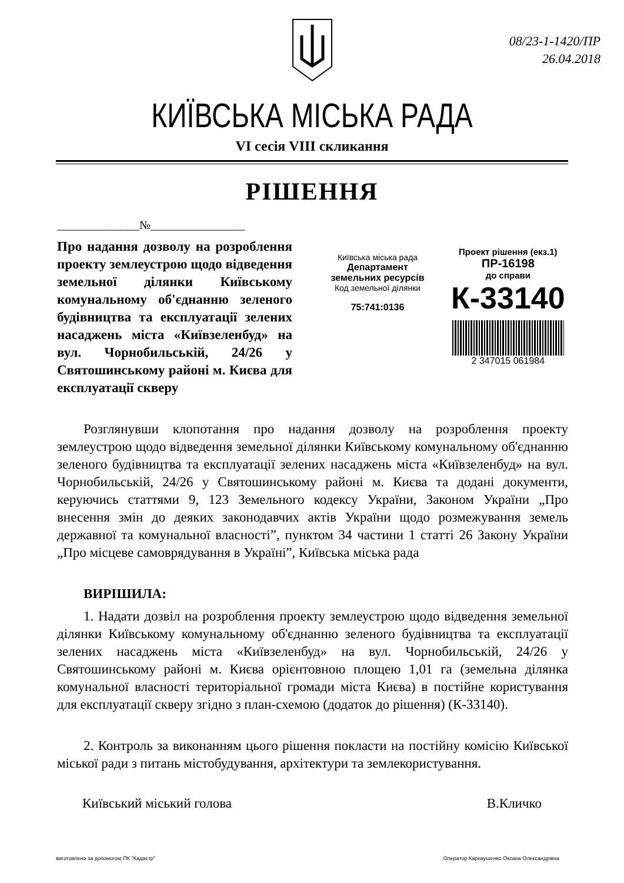08/23-1-1420/ПР
26.04.2018
КИЇВСЬКА МІСЬКА РАДА
VI сесія VIII скликання
РІШЕННЯ
______________№________________
Про надання дозволу на розроблення проекту землеустрою щодо відведення земельної ділянки Київському комунальному об'єднанню зеленого будівництва та експлуатації зелених насаджень міста «Київзеленбуд» на вул. Чорнобильській, 24/26 у Святошинському районі м. Києва для експлуатації скверу
Київська міська рада
Департамент
земельних ресурсів
Код земельної ділянки
75:741:0136
Проект рішення (екз.1)
ПР-16198
до справи
К-33140
2 347015 061984
Розглянувши клопотання про надання дозволу на розроблення проекту землеустрою щодо відведення земельної ділянки Київському комунальному об'єднанню зеленого будівництва та експлуатації зелених насаджень міста «Київзеленбуд» на вул. Чорнобильській, 24/26 у Святошинському районі м. Києва та додані документи, керуючись статтями 9, 123 Земельного кодексу України, Законом України „Про внесення змін до деяких законодавчих актів України щодо розмежування земель державної та комунальної власності”, пунктом 34 частини 1 статті 26 Закону України „Про місцеве самоврядування в Україні”, Київська міська рада
ВИРІШИЛА:
1. Надати дозвіл на розроблення проекту землеустрою щодо відведення земельної ділянки Київському комунальному об'єднанню зеленого будівництва та експлуатації зелених насаджень міста «Київзеленбуд» на вул. Чорнобильській, 24/26 у Святошинському районі м. Києва орієнтовною площею 1,01 га (земельна ділянка комунальної власності територіальної громади міста Києва) в постійне користування для експлуатації скверу згідно з план-схемою (додаток до рішення) (К-33140).
2. Контроль за виконанням цього рішення покласти на постійну комісію Київської міської ради з питань містобудування, архітектури та землекористування.
Київський міський голова В.Кличко
виготовлено за допомогою ПК "Кадастр" Оператор Карнаушенко Оксана Олександрівна